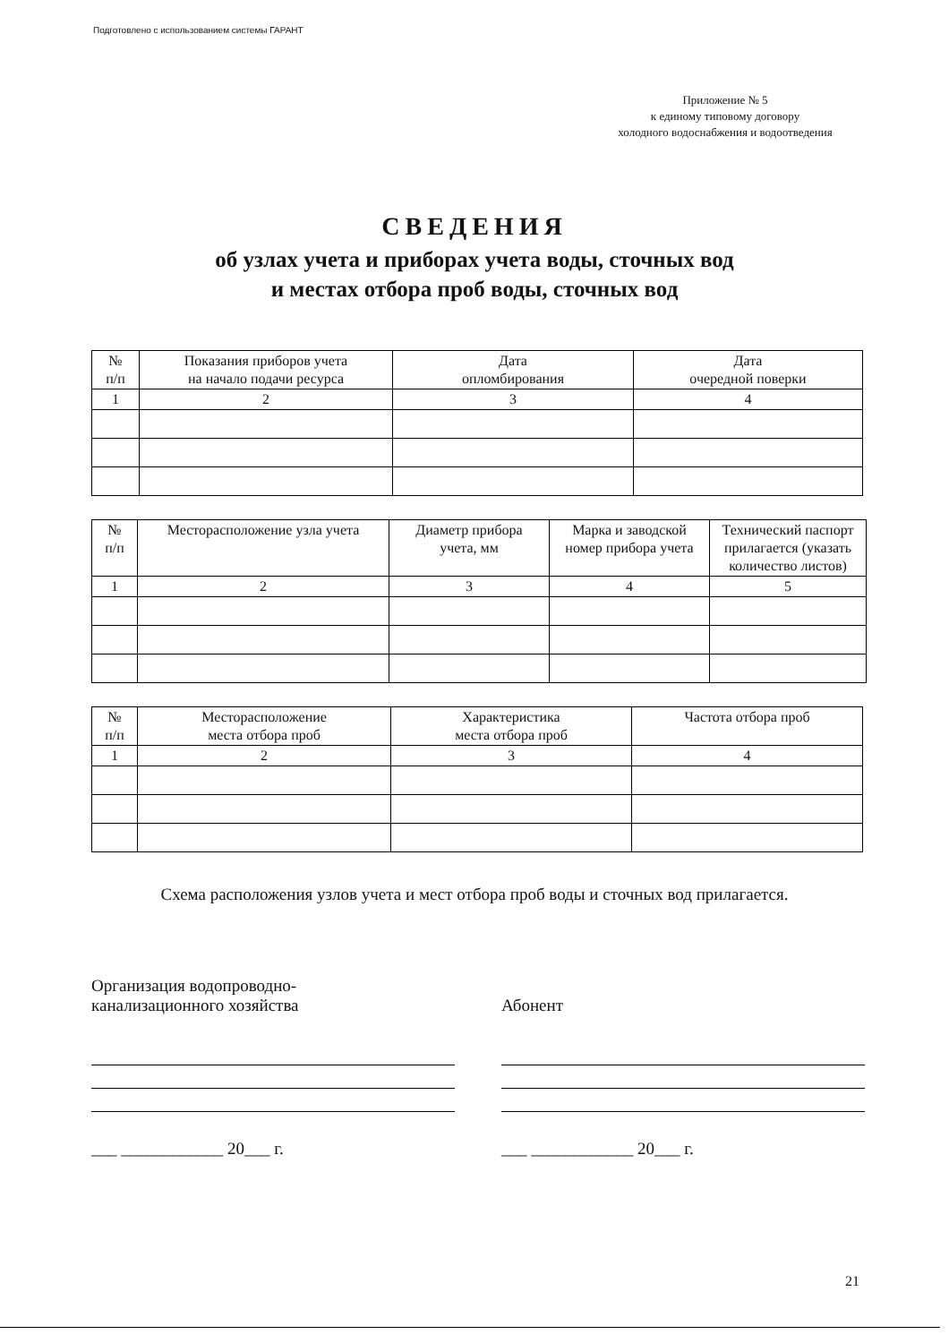Подготовлено с использованием системы ГАРАНТ
Приложение № 5
к единому типовому договору
холодного водоснабжения и водоотведения
СВЕДЕНИЯ
об узлах учета и приборах учета воды, сточных вод
и местах отбора проб воды, сточных вод
| № п/п | Показания приборов учета на начало подачи ресурса | Дата опломбирования | Дата очередной поверки |
| --- | --- | --- | --- |
| 1 | 2 | 3 | 4 |
| № п/п | Месторасположение узла учета | Диаметр прибора учета, мм | Марка и заводской номер прибора учета | Технический паспорт прилагается (указать количество листов) |
| --- | --- | --- | --- | --- |
| 1 | 2 | 3 | 4 | 5 |
| № п/п | Месторасположение места отбора проб | Характеристика места отбора проб | Частота отбора проб |
| --- | --- | --- | --- |
| 1 | 2 | 3 | 4 |
Схема расположения узлов учета и мест отбора проб воды и сточных вод прилагается.
Организация водопроводно-
канализационного хозяйства
___ ____________ 20___ г.
Абонент
___ ____________ 20___ г.
21